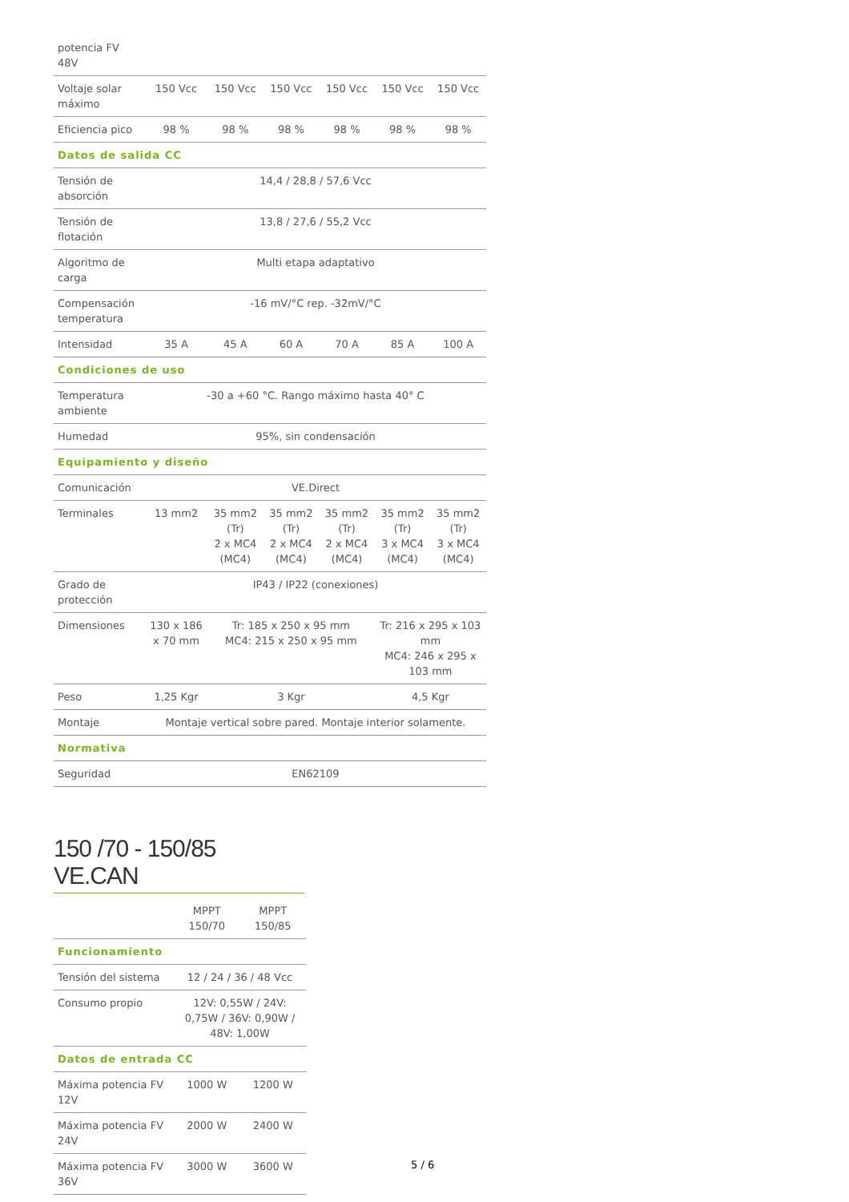| potencia FV 48V | | | | | | |
| Voltaje solar máximo | 150 Vcc | 150 Vcc | 150 Vcc | 150 Vcc | 150 Vcc | 150 Vcc |
| Eficiencia pico | 98 % | 98 % | 98 % | 98 % | 98 % | 98 % |
| Datos de salida CC | | | | | | |
| Tensión de absorción | 14,4 / 28,8 / 57,6 Vcc | | | | | |
| Tensión de flotación | 13,8 / 27,6 / 55,2 Vcc | | | | | |
| Algoritmo de carga | Multi etapa adaptativo | | | | | |
| Compensación temperatura | -16 mV/°C rep. -32mV/°C | | | | | |
| Intensidad | 35 A | 45 A | 60 A | 70 A | 85 A | 100 A |
| Condiciones de uso | | | | | | |
| Temperatura ambiente | -30 a +60 °C. Rango máximo hasta 40° C | | | | | |
| Humedad | 95%, sin condensación | | | | | |
| Equipamiento y diseño | | | | | | |
| Comunicación | VE.Direct | | | | | |
| Terminales | 13 mm2 | 35 mm2 (Tr) 2 x MC4 (MC4) | 35 mm2 (Tr) 2 x MC4 (MC4) | 35 mm2 (Tr) 2 x MC4 (MC4) | 35 mm2 (Tr) 3 x MC4 (MC4) | 35 mm2 (Tr) 3 x MC4 (MC4) |
| Grado de protección | IP43 / IP22 (conexiones) | | | | | |
| Dimensiones | 130 x 186 x 70 mm | Tr: 185 x 250 x 95 mm MC4: 215 x 250 x 95 mm | | | Tr: 216 x 295 x 103 mm MC4: 246 x 295 x 103 mm | |
| Peso | 1,25 Kgr | 3 Kgr | | | 4,5 Kgr | |
| Montaje | Montaje vertical sobre pared. Montaje interior solamente. | | | | | |
| Normativa | | | | | | |
| Seguridad | EN62109 | | | | | |
150 /70 - 150/85 VE.CAN
| | MPPT 150/70 | MPPT 150/85 |
| Funcionamiento | | |
| Tensión del sistema | 12 / 24 / 36 / 48 Vcc | |
| Consumo propio | 12V: 0,55W / 24V: 0,75W / 36V: 0,90W / 48V: 1,00W | |
| Datos de entrada CC | | |
| Máxima potencia FV 12V | 1000 W | 1200 W |
| Máxima potencia FV 24V | 2000 W | 2400 W |
| Máxima potencia FV 36V | 3000 W | 3600 W |
5 / 6